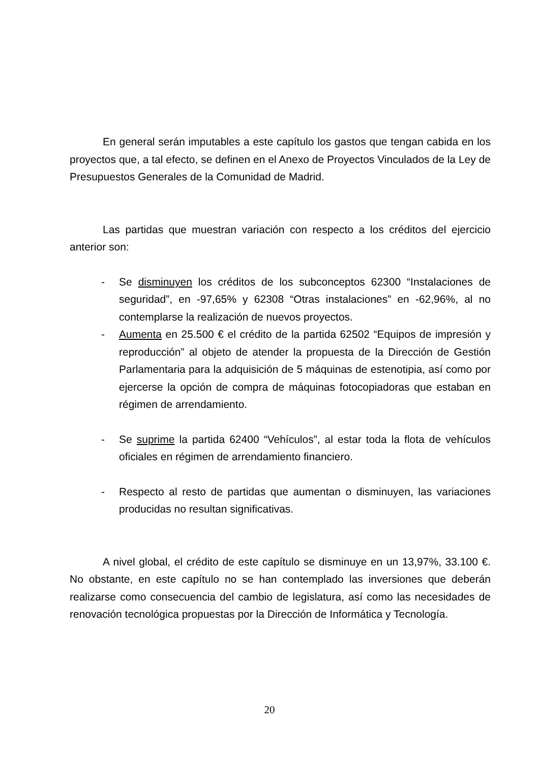En general serán imputables a este capítulo los gastos que tengan cabida en los proyectos que, a tal efecto, se definen en el Anexo de Proyectos Vinculados de la Ley de Presupuestos Generales de la Comunidad de Madrid.
Las partidas que muestran variación con respecto a los créditos del ejercicio anterior son:
- Se disminuyen los créditos de los subconceptos 62300 “Instalaciones de seguridad”, en -97,65% y 62308 “Otras instalaciones” en -62,96%, al no contemplarse la realización de nuevos proyectos.
- Aumenta en 25.500 € el crédito de la partida 62502 “Equipos de impresión y reproducción” al objeto de atender la propuesta de la Dirección de Gestión Parlamentaria para la adquisición de 5 máquinas de estenotipia, así como por ejercerse la opción de compra de máquinas fotocopiadoras que estaban en régimen de arrendamiento.
- Se suprime la partida 62400 “Vehículos”, al estar toda la flota de vehículos oficiales en régimen de arrendamiento financiero.
- Respecto al resto de partidas que aumentan o disminuyen, las variaciones producidas no resultan significativas.
A nivel global, el crédito de este capítulo se disminuye en un 13,97%, 33.100 €. No obstante, en este capítulo no se han contemplado las inversiones que deberán realizarse como consecuencia del cambio de legislatura, así como las necesidades de renovación tecnológica propuestas por la Dirección de Informática y Tecnología.
20